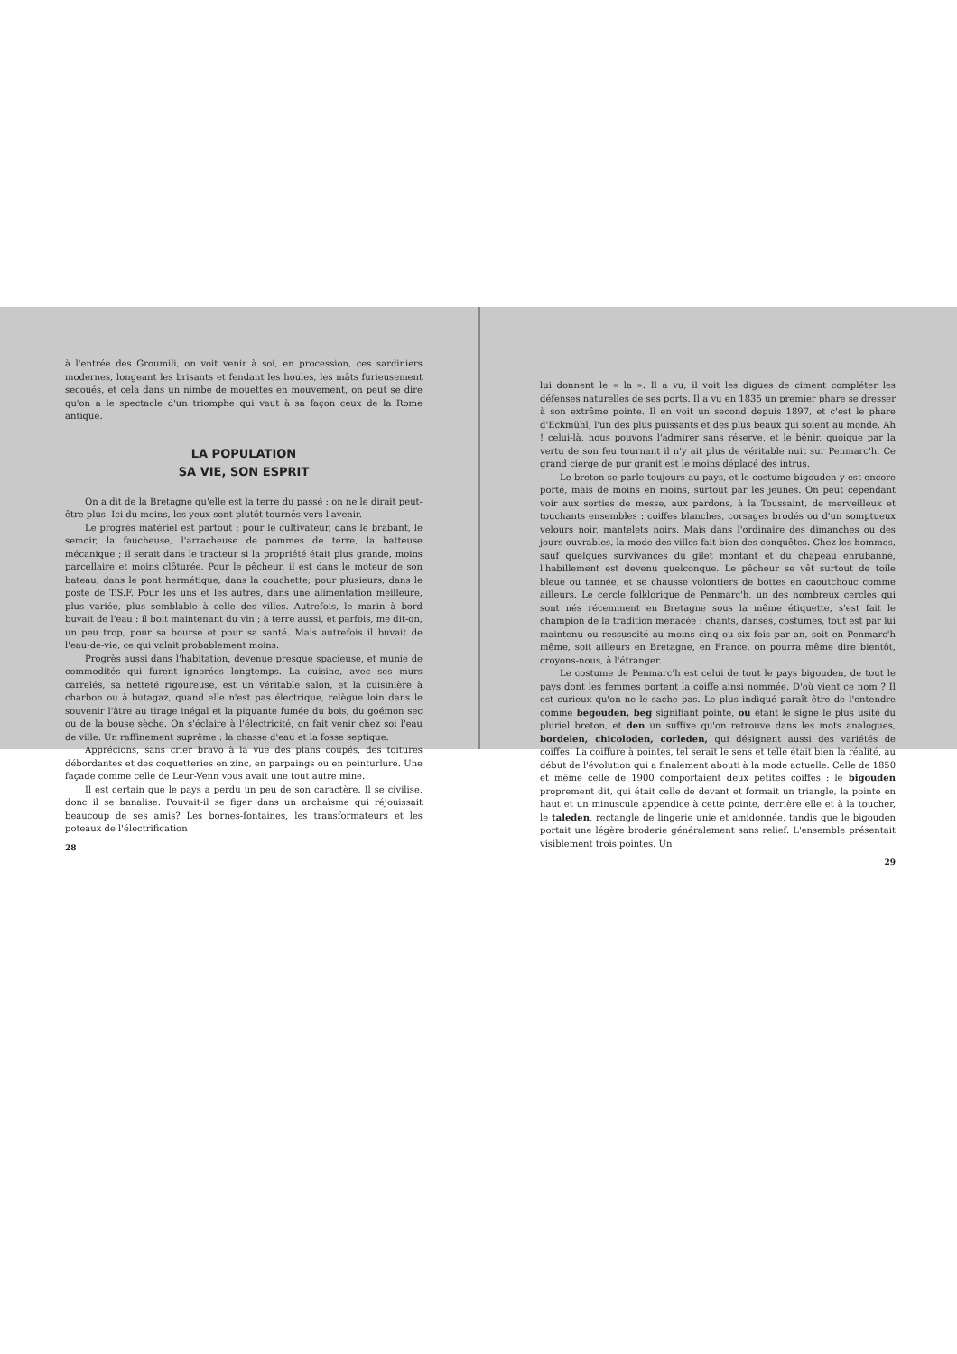à l'entrée des Groumili, on voit venir à soi, en procession, ces sardiniers modernes, longeant les brisants et fendant les houles, les mâts furieusement secoués, et cela dans un nimbe de mouettes en mouvement, on peut se dire qu'on a le spectacle d'un triomphe qui vaut à sa façon ceux de la Rome antique.
LA POPULATION
SA VIE, SON ESPRIT
On a dit de la Bretagne qu'elle est la terre du passé : on ne le dirait peut-être plus. Ici du moins, les yeux sont plutôt tournés vers l'avenir.
Le progrès matériel est partout : pour le cultivateur, dans le brabant, le semoir, la faucheuse, l'arracheuse de pommes de terre, la batteuse mécanique ; il serait dans le tracteur si la propriété était plus grande, moins parcellaire et moins clôturée. Pour le pêcheur, il est dans le moteur de son bateau, dans le pont hermétique, dans la couchette; pour plusieurs, dans le poste de T.S.F. Pour les uns et les autres, dans une alimentation meilleure, plus variée, plus semblable à celle des villes. Autrefois, le marin à bord buvait de l'eau : il boit maintenant du vin ; à terre aussi, et parfois, me dit-on, un peu trop, pour sa bourse et pour sa santé. Mais autrefois il buvait de l'eau-de-vie, ce qui valait probablement moins.
Progrès aussi dans l'habitation, devenue presque spacieuse, et munie de commodités qui furent ignorées longtemps. La cuisine, avec ses murs carrelés, sa netteté rigoureuse, est un véritable salon, et la cuisinière à charbon ou à butagaz, quand elle n'est pas électrique, relègue loin dans le souvenir l'âtre au tirage inégal et la piquante fumée du bois, du goémon sec ou de la bouse sèche. On s'éclaire à l'électricité, on fait venir chez soi l'eau de ville. Un raffinement suprême : la chasse d'eau et la fosse septique.
Apprécions, sans crier bravo à la vue des plans coupés, des toitures débordantes et des coquetteries en zinc, en parpaings ou en peinturlure. Une façade comme celle de Leur-Venn vous avait une tout autre mine.
Il est certain que le pays a perdu un peu de son caractère. Il se civilise, donc il se banalise. Pouvait-il se figer dans un archaïsme qui réjouissait beaucoup de ses amis? Les bornes-fontaines, les transformateurs et les poteaux de l'électrification
28
lui donnent le « la ». Il a vu, il voit les digues de ciment compléter les défenses naturelles de ses ports. Il a vu en 1835 un premier phare se dresser à son extrême pointe. Il en voit un second depuis 1897, et c'est le phare d'Eckmühl, l'un des plus puissants et des plus beaux qui soient au monde. Ah ! celui-là, nous pouvons l'admirer sans réserve, et le bénir, quoique par la vertu de son feu tournant il n'y ait plus de véritable nuit sur Penmarc'h. Ce grand cierge de pur granit est le moins déplacé des intrus.
Le breton se parle toujours au pays, et le costume bigouden y est encore porté, mais de moins en moins, surtout par les jeunes. On peut cependant voir aux sorties de messe, aux pardons, à la Toussaint, de merveilleux et touchants ensembles : coiffes blanches, corsages brodés ou d'un somptueux velours noir, mantelets noirs. Mais dans l'ordinaire des dimanches ou des jours ouvrables, la mode des villes fait bien des conquêtes. Chez les hommes, sauf quelques survivances du gilet montant et du chapeau enrubanné, l'habillement est devenu quelconque. Le pêcheur se vêt surtout de toile bleue ou tannée, et se chausse volontiers de bottes en caoutchouc comme ailleurs. Le cercle folklorique de Penmarc'h, un des nombreux cercles qui sont nés récemment en Bretagne sous la même étiquette, s'est fait le champion de la tradition menacée : chants, danses, costumes, tout est par lui maintenu ou ressuscité au moins cinq ou six fois par an, soit en Penmarc'h même, soit ailleurs en Bretagne, en France, on pourra même dire bientôt, croyons-nous, à l'étranger.
Le costume de Penmarc'h est celui de tout le pays bigouden, de tout le pays dont les femmes portent la coiffe ainsi nommée. D'où vient ce nom ? Il est curieux qu'on ne le sache pas. Le plus indiqué paraît être de l'entendre comme begouden, beg signifiant pointe, ou étant le signe le plus usité du pluriel breton, et den un suffixe qu'on retrouve dans les mots analogues, bordelen, chicoloden, corleden, qui désignent aussi des variétés de coiffes. La coiffure à pointes, tel serait le sens et telle était bien la réalité, au début de l'évolution qui a finalement abouti à la mode actuelle. Celle de 1850 et même celle de 1900 comportaient deux petites coiffes : le bigouden proprement dit, qui était celle de devant et formait un triangle, la pointe en haut et un minuscule appendice à cette pointe, derrière elle et à la toucher, le taleden, rectangle de lingerie unie et amidonnée, tandis que le bigouden portait une légère broderie généralement sans relief. L'ensemble présentait visiblement trois pointes. Un
29